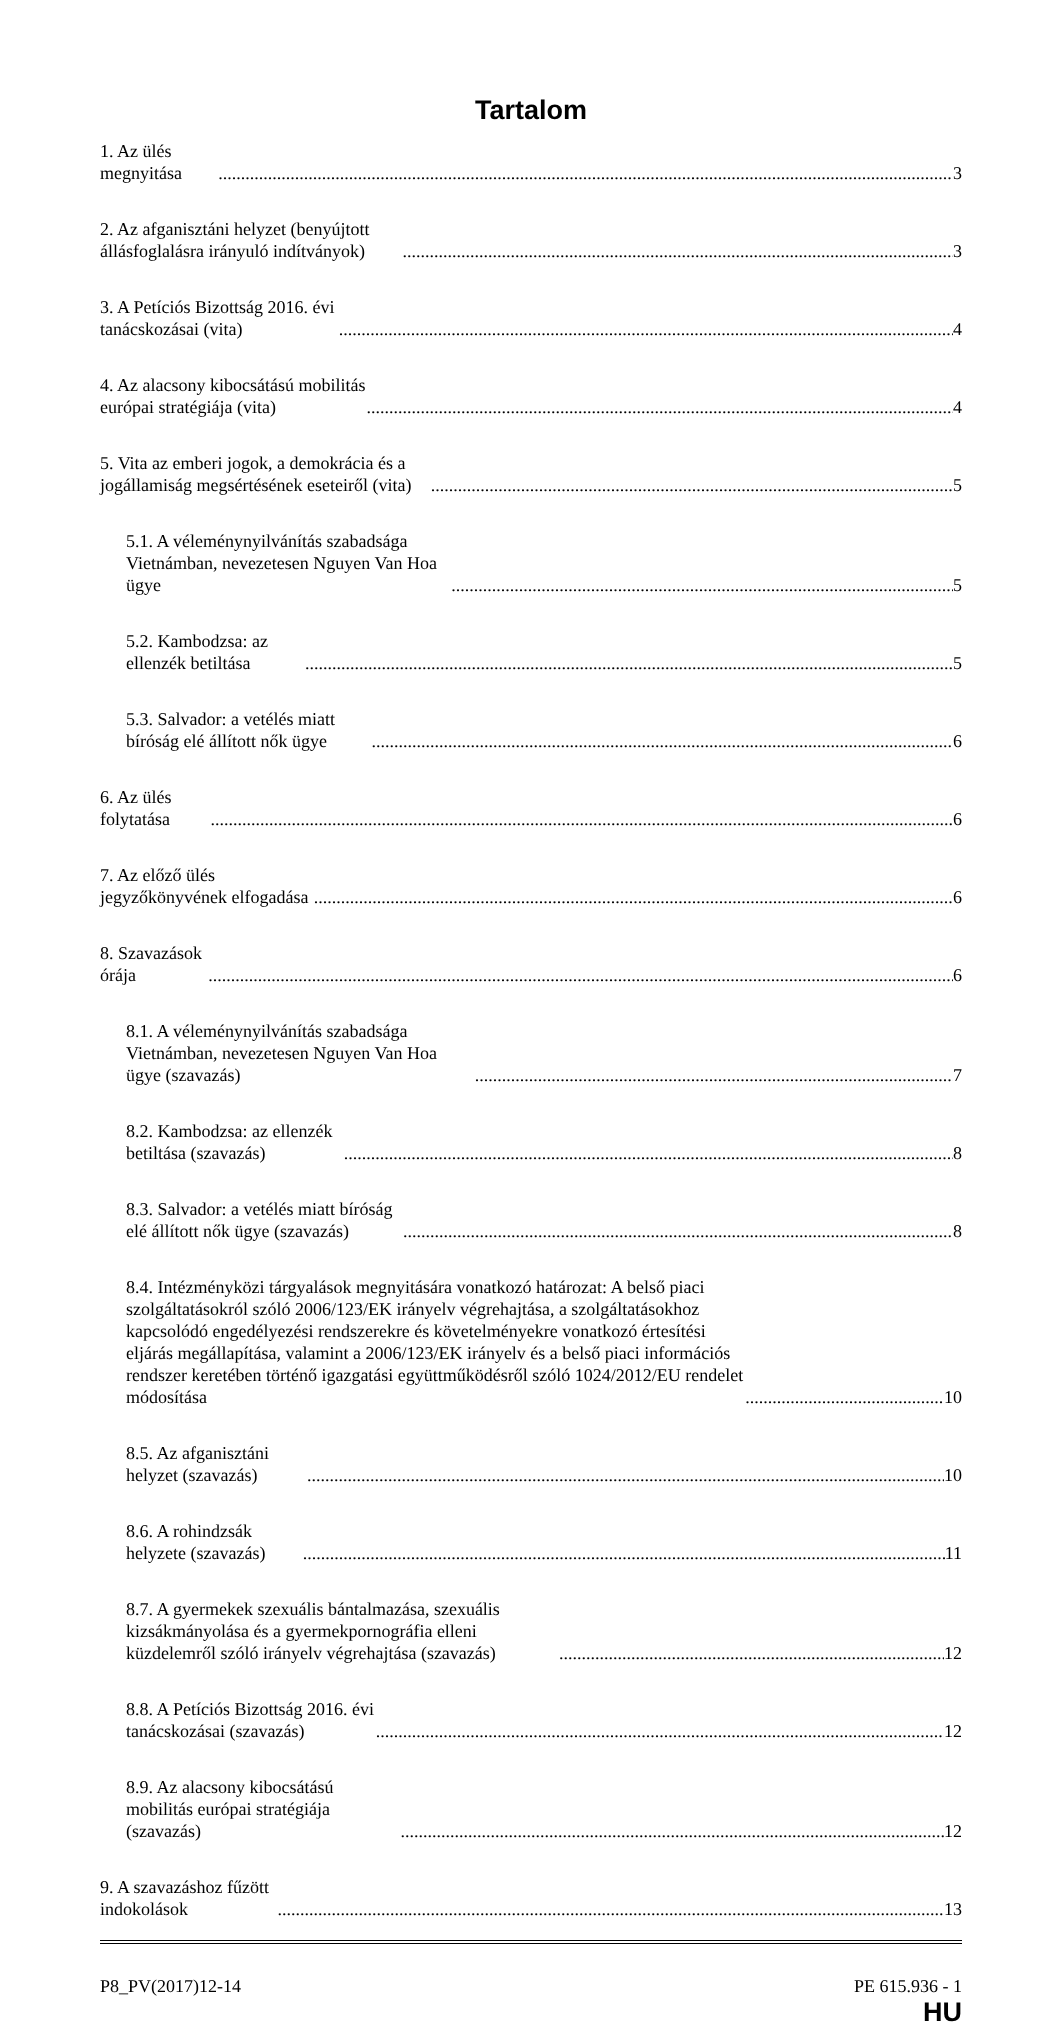Tartalom
1. Az ülés megnyitása 3
2. Az afganisztáni helyzet (benyújtott állásfoglalásra irányuló indítványok) 3
3. A Petíciós Bizottság 2016. évi tanácskozásai (vita) 4
4. Az alacsony kibocsátású mobilitás európai stratégiája (vita) 4
5. Vita az emberi jogok, a demokrácia és a jogállamiság megsértésének eseteiről (vita) 5
5.1. A véleménynyilvánítás szabadsága Vietnámban, nevezetesen Nguyen Van Hoa ügye 5
5.2. Kambodzsa: az ellenzék betiltása 5
5.3. Salvador: a vetélés miatt bíróság elé állított nők ügye 6
6. Az ülés folytatása 6
7. Az előző ülés jegyzőkönyvének elfogadása 6
8. Szavazások órája 6
8.1. A véleménynyilvánítás szabadsága Vietnámban, nevezetesen Nguyen Van Hoa ügye (szavazás) 7
8.2. Kambodzsa: az ellenzék betiltása (szavazás) 8
8.3. Salvador: a vetélés miatt bíróság elé állított nők ügye (szavazás) 8
8.4. Intézményközi tárgyalások megnyitására vonatkozó határozat: A belső piaci szolgáltatásokról szóló 2006/123/EK irányelv végrehajtása, a szolgáltatásokhoz kapcsolódó engedélyezési rendszerekre és követelményekre vonatkozó értesítési eljárás megállapítása, valamint a 2006/123/EK irányelv és a belső piaci információs rendszer keretében történő igazgatási együttműködésről szóló 1024/2012/EU rendelet módosítása 10
8.5. Az afganisztáni helyzet (szavazás) 10
8.6. A rohindzsák helyzete (szavazás) 11
8.7. A gyermekek szexuális bántalmazása, szexuális kizsákmányolása és a gyermekpornográfia elleni küzdelemről szóló irányelv végrehajtása (szavazás) 12
8.8. A Petíciós Bizottság 2016. évi tanácskozásai (szavazás) 12
8.9. Az alacsony kibocsátású mobilitás európai stratégiája (szavazás) 12
9. A szavazáshoz fűzött indokolások 13
P8_PV(2017)12-14 PE 615.936 - 1
HU